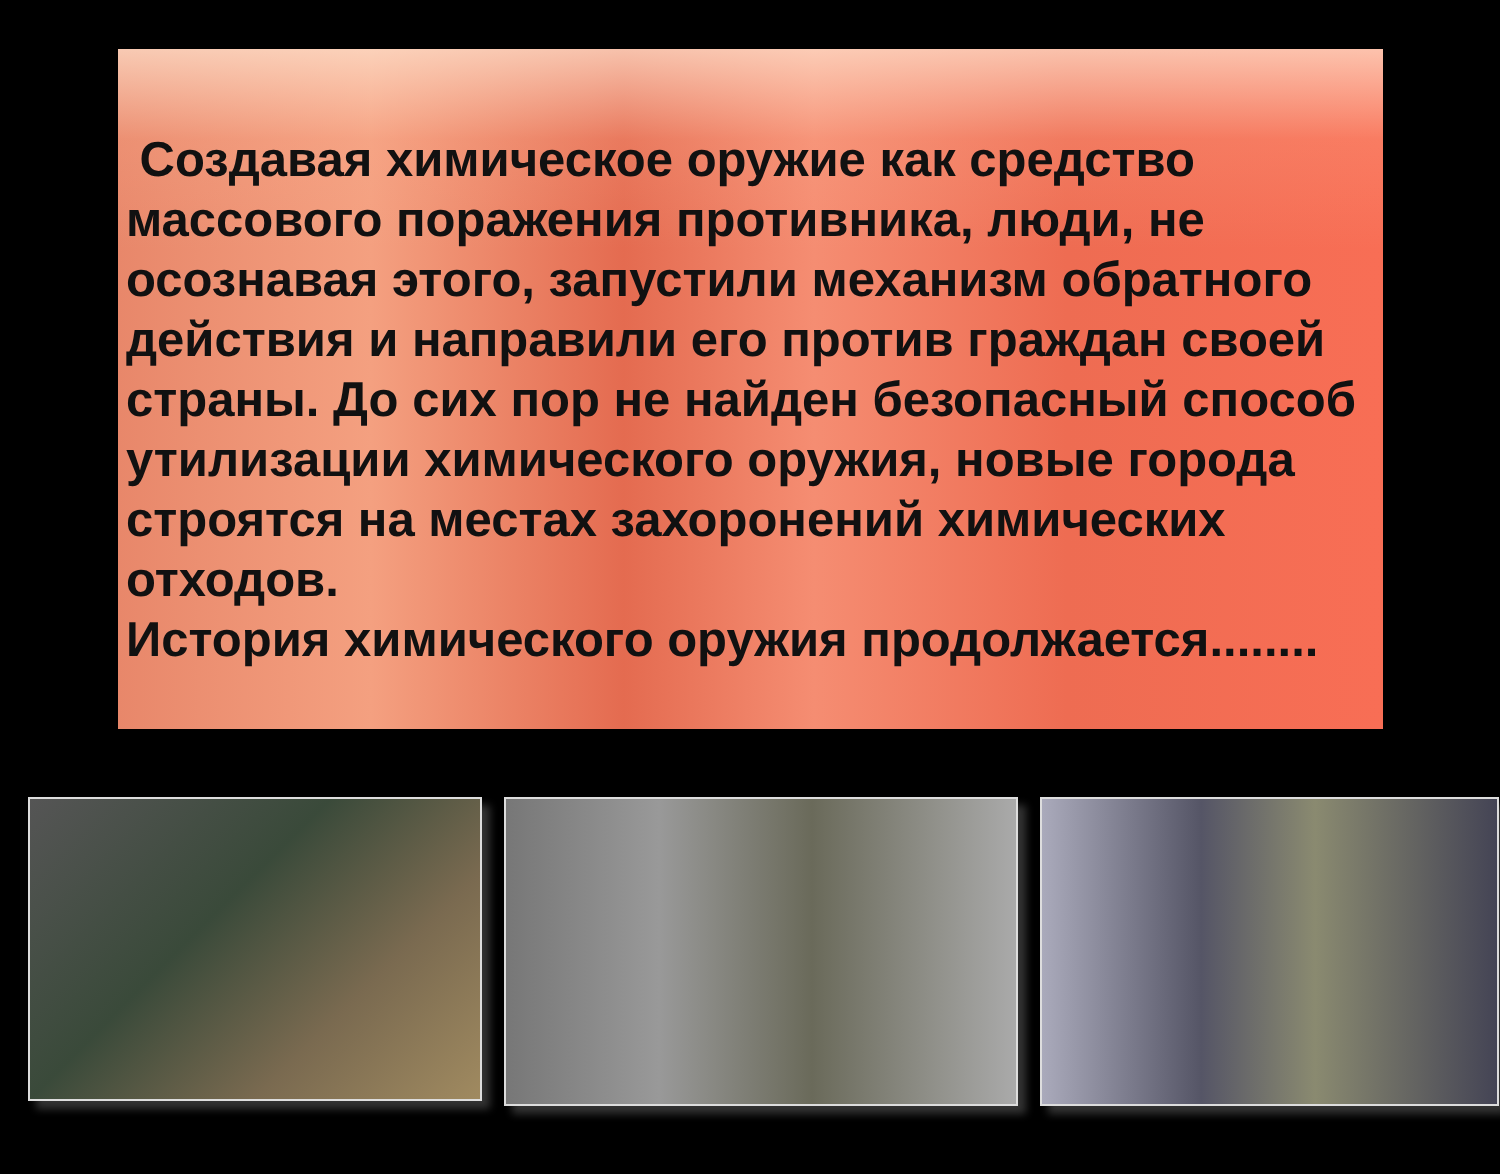Создавая химическое оружие как средство массового поражения противника, люди, не осознавая этого, запустили механизм обратного действия и направили его против граждан своей страны. До сих пор не найден безопасный способ утилизации химического оружия, новые города строятся на местах захоронений химических отходов.
История химического оружия продолжается........